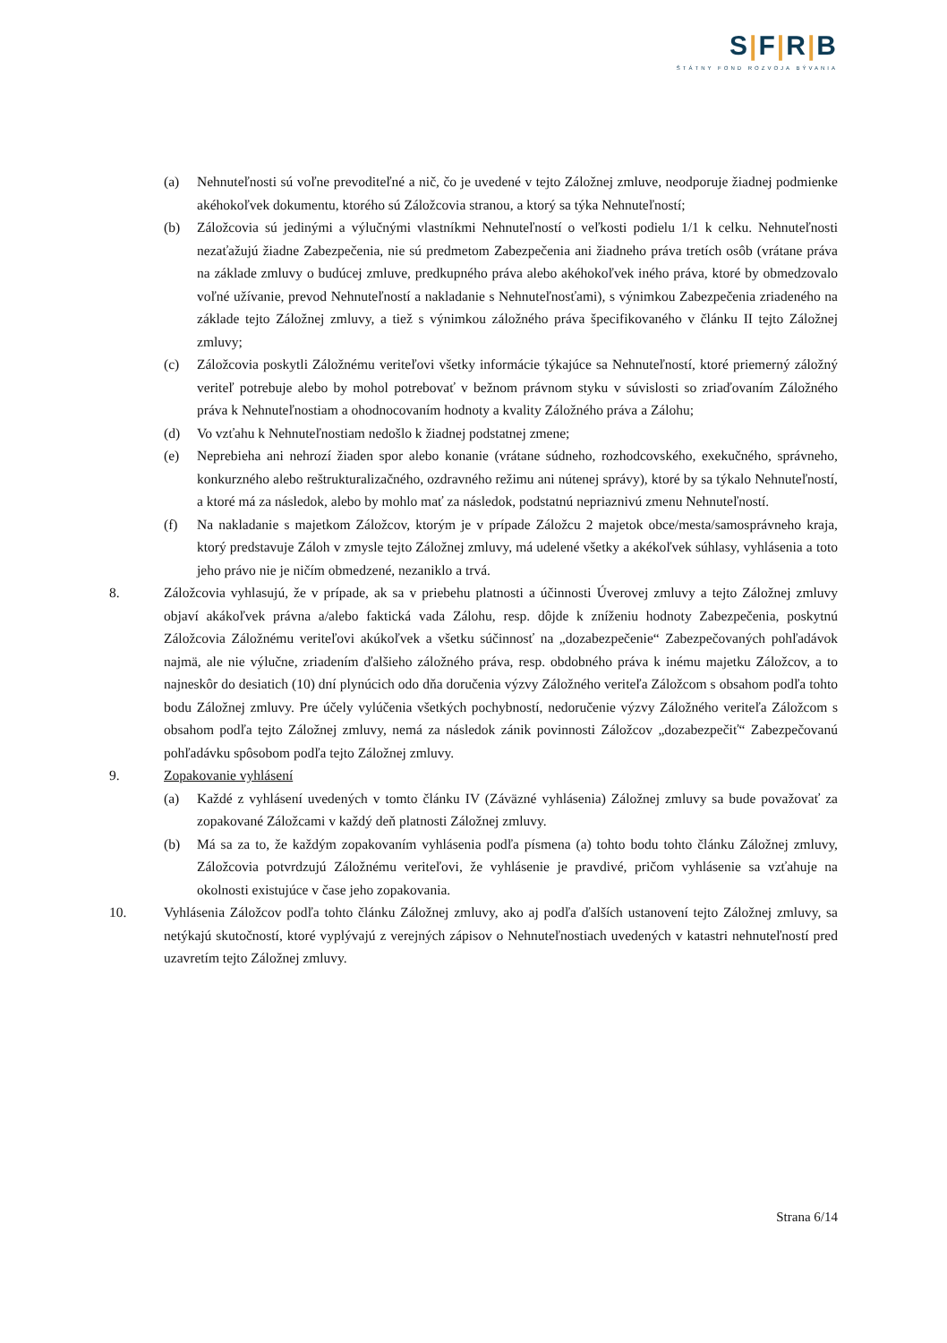S|F|R|B
ŠTÁTNY FOND ROZVOJA BÝVANIA
(a) Nehnuteľnosti sú voľne prevoditeľné a nič, čo je uvedené v tejto Záložnej zmluve, neodporuje žiadnej podmienke akéhokoľvek dokumentu, ktorého sú Záložcovia stranou, a ktorý sa týka Nehnuteľností;
(b) Záložcovia sú jedinými a výlučnými vlastníkmi Nehnuteľností o veľkosti podielu 1/1 k celku. Nehnuteľnosti nezaťažujú žiadne Zabezpečenia, nie sú predmetom Zabezpečenia ani žiadneho práva tretích osôb (vrátane práva na základe zmluvy o budúcej zmluve, predkupného práva alebo akéhokoľvek iného práva, ktoré by obmedzovalo voľné užívanie, prevod Nehnuteľností a nakladanie s Nehnuteľnosťami), s výnimkou Zabezpečenia zriadeného na základe tejto Záložnej zmluvy, a tiež s výnimkou záložného práva špecifikovaného v článku II tejto Záložnej zmluvy;
(c) Záložcovia poskytli Záložnému veriteľovi všetky informácie týkajúce sa Nehnuteľností, ktoré priemerný záložný veriteľ potrebuje alebo by mohol potrebovať v bežnom právnom styku v súvislosti so zriaďovaním Záložného práva k Nehnuteľnostiam a ohodnocovaním hodnoty a kvality Záložného práva a Zálohu;
(d) Vo vzťahu k Nehnuteľnostiam nedošlo k žiadnej podstatnej zmene;
(e) Neprebieha ani nehrozí žiaden spor alebo konanie (vrátane súdneho, rozhodcovského, exekučného, správneho, konkurzného alebo reštrukturalizačného, ozdravného režimu ani nútenej správy), ktoré by sa týkalo Nehnuteľností, a ktoré má za následok, alebo by mohlo mať za následok, podstatnú nepriaznivú zmenu Nehnuteľností.
(f) Na nakladanie s majetkom Záložcov, ktorým je v prípade Záložcu 2 majetok obce/mesta/samosprávneho kraja, ktorý predstavuje Záloh v zmysle tejto Záložnej zmluvy, má udelené všetky a akékoľvek súhlasy, vyhlásenia a toto jeho právo nie je ničím obmedzené, nezaniklo a trvá.
8. Záložcovia vyhlasujú, že v prípade, ak sa v priebehu platnosti a účinnosti Úverovej zmluvy a tejto Záložnej zmluvy objaví akákoľvek právna a/alebo faktická vada Zálohu, resp. dôjde k zníženiu hodnoty Zabezpečenia, poskytnú Záložcovia Záložnému veriteľovi akúkoľvek a všetku súčinnosť na „dozabezpečenie“ Zabezpečovaných pohľadávok najmä, ale nie výlučne, zriadením ďalšieho záložného práva, resp. obdobného práva k inému majetku Záložcov, a to najneskôr do desiatich (10) dní plynúcich odo dňa doručenia výzvy Záložného veriteľa Záložcom s obsahom podľa tohto bodu Záložnej zmluvy. Pre účely vylúčenia všetkých pochybností, nedoručenie výzvy Záložného veriteľa Záložcom s obsahom podľa tejto Záložnej zmluvy, nemá za následok zánik povinnosti Záložcov „dozabezpečiť“ Zabezpečovanú pohľadávku spôsobom podľa tejto Záložnej zmluvy.
9. Zopakovanie vyhlásení
(a) Každé z vyhlásení uvedených v tomto článku IV (Záväzné vyhlásenia) Záložnej zmluvy sa bude považovať za zopakované Záložcami v každý deň platnosti Záložnej zmluvy.
(b) Má sa za to, že každým zopakovaním vyhlásenia podľa písmena (a) tohto bodu tohto článku Záložnej zmluvy, Záložcovia potvrdzujú Záložnému veriteľovi, že vyhlásenie je pravdivé, pričom vyhlásenie sa vzťahuje na okolnosti existujúce v čase jeho zopakovania.
10. Vyhlásenia Záložcov podľa tohto článku Záložnej zmluvy, ako aj podľa ďalších ustanovení tejto Záložnej zmluvy, sa netýkajú skutočností, ktoré vyplývajú z verejných zápisov o Nehnuteľnostiach uvedených v katastri nehnuteľností pred uzavretím tejto Záložnej zmluvy.
Strana 6/14